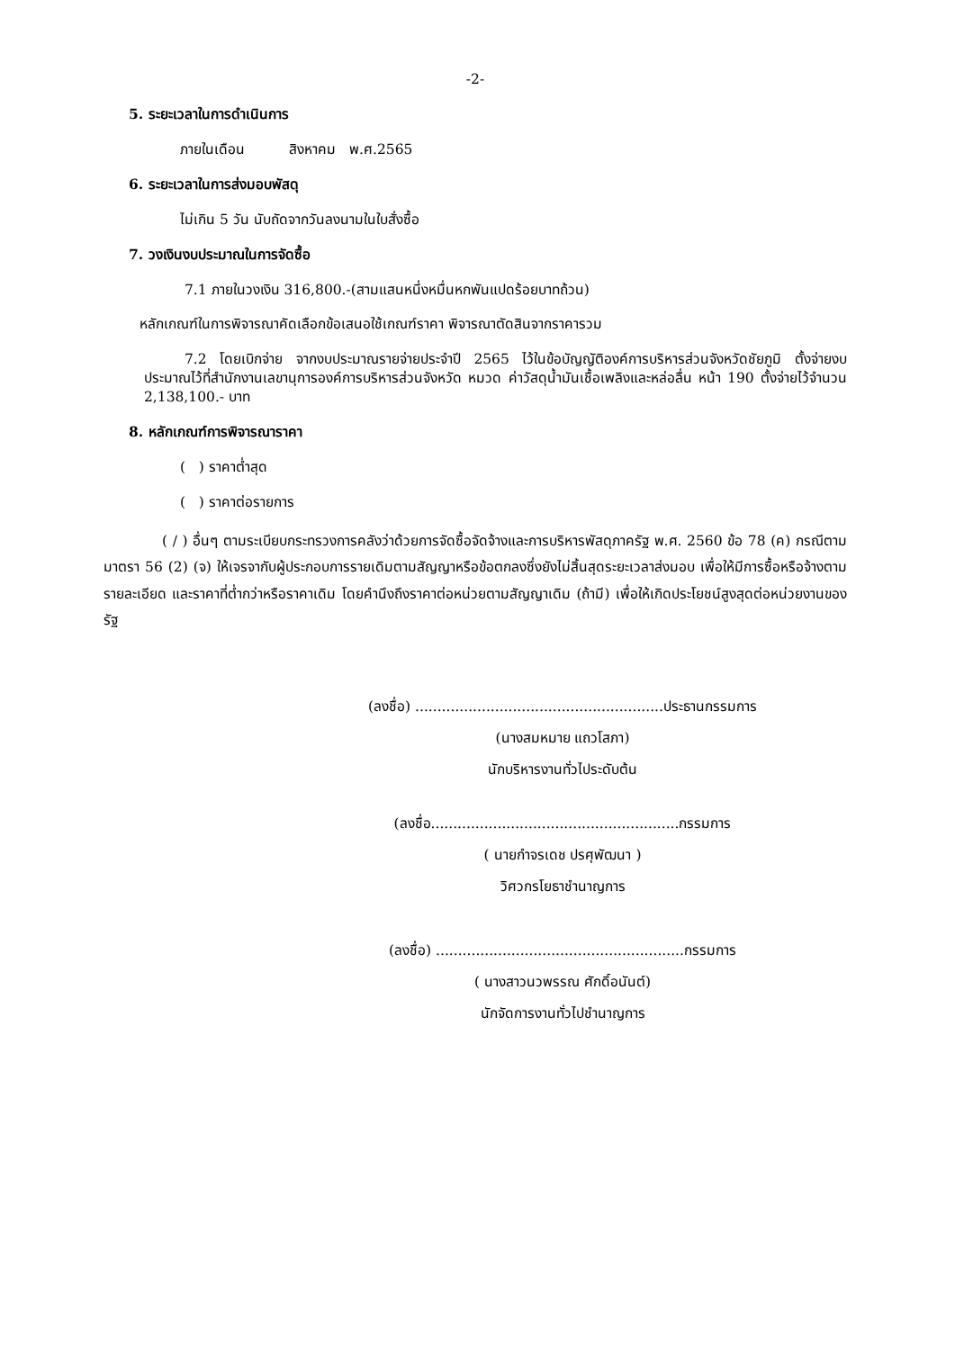-2-
5. ระยะเวลาในการดำเนินการ
ภายในเดือน สิงหาคม พ.ศ.2565
6. ระยะเวลาในการส่งมอบพัสดุ
ไม่เกิน 5 วัน นับถัดจากวันลงนามในใบสั่งซื้อ
7. วงเงินงบประมาณในการจัดซื้อ
7.1 ภายในวงเงิน 316,800.-(สามแสนหนึ่งหมื่นหกพันแปดร้อยบาทถ้วน)
หลักเกณฑ์ในการพิจารณาคัดเลือกข้อเสนอใช้เกณฑ์ราคา พิจารณาตัดสินจากราคารวม
7.2 โดยเบิกจ่าย จากงบประมาณรายจ่ายประจำปี 2565 ไว้ในข้อบัญญัติองค์การบริหารส่วนจังหวัดชัยภูมิ ตั้งจ่ายงบประมาณไว้ที่สำนักงานเลขานุการองค์การบริหารส่วนจังหวัด หมวด ค่าวัสดุน้ำมันเชื้อเพลิงและหล่อลื่น หน้า 190 ตั้งจ่ายไว้จำนวน 2,138,100.- บาท
8. หลักเกณฑ์การพิจารณาราคา
( ) ราคาต่ำสุด
( ) ราคาต่อรายการ
( / ) อื่นๆ ตามระเบียบกระทรวงการคลังว่าด้วยการจัดซื้อจัดจ้างและการบริหารพัสดุภาครัฐ พ.ศ. 2560 ข้อ 78 (ค) กรณีตามมาตรา 56 (2) (จ) ให้เจรจากับผู้ประกอบการรายเดิมตามสัญญาหรือข้อตกลงซึ่งยังไม่สิ้นสุดระยะเวลาส่งมอบ เพื่อให้มีการซื้อหรือจ้างตามรายละเอียด และราคาที่ต่ำกว่าหรือราคาเดิม โดยคำนึงถึงราคาต่อหน่วยตามสัญญาเดิม (ถ้ามี) เพื่อให้เกิดประโยชน์สูงสุดต่อหน่วยงานของรัฐ
(ลงชื่อ) ........................................................ประธานกรรมการ
(นางสมหมาย แถวโสภา)
นักบริหารงานทั่วไประดับต้น
(ลงชื่อ........................................................กรรมการ
( นายกำจรเดช ปรศุพัฒนา )
วิศวกรโยธาชำนาญการ
(ลงชื่อ) ........................................................กรรมการ
( นางสาวนวพรรณ ศักดิ์อนันต์)
นักจัดการงานทั่วไปชำนาญการ